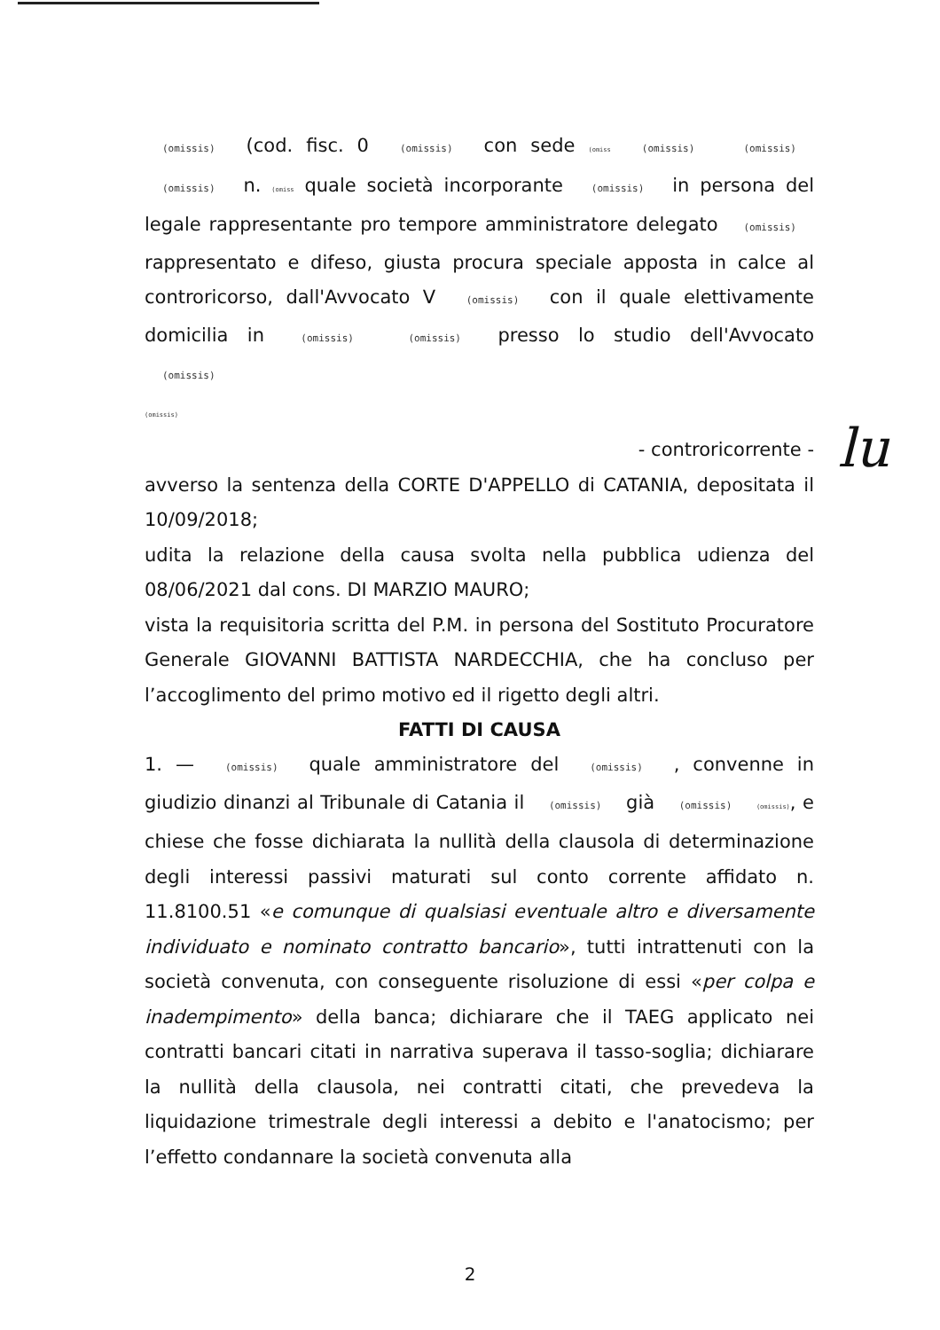(omissis) (cod. fisc. 0 (omissis) con sede (omiss (omissis) (omissis) (omissis) n. (omiss quale società incorporante (omissis) in persona del legale rappresentante pro tempore amministratore delegato (omissis) rappresentato e difeso, giusta procura speciale apposta in calce al controricorso, dall'Avvocato V (omissis) con il quale elettivamente domicilia in (omissis) (omissis) presso lo studio dell'Avvocato (omissis)
(omissis)
- controricorrente -
avverso la sentenza della CORTE D'APPELLO di CATANIA, depositata il 10/09/2018;
udita la relazione della causa svolta nella pubblica udienza del 08/06/2021 dal cons. DI MARZIO MAURO;
vista la requisitoria scritta del P.M. in persona del Sostituto Procuratore Generale GIOVANNI BATTISTA NARDECCHIA, che ha concluso per l’accoglimento del primo motivo ed il rigetto degli altri.
FATTI DI CAUSA
1. — (omissis) quale amministratore del (omissis) , convenne in giudizio dinanzi al Tribunale di Catania il (omissis) già (omissis) (omissis), e chiese che fosse dichiarata la nullità della clausola di determinazione degli interessi passivi maturati sul conto corrente affidato n. 11.8100.51 «e comunque di qualsiasi eventuale altro e diversamente individuato e nominato contratto bancario», tutti intrattenuti con la società convenuta, con conseguente risoluzione di essi «per colpa e inadempimento» della banca; dichiarare che il TAEG applicato nei contratti bancari citati in narrativa superava il tasso-soglia; dichiarare la nullità della clausola, nei contratti citati, che prevedeva la liquidazione trimestrale degli interessi a debito e l'anatocismo; per l’effetto condannare la società convenuta alla
lu
2